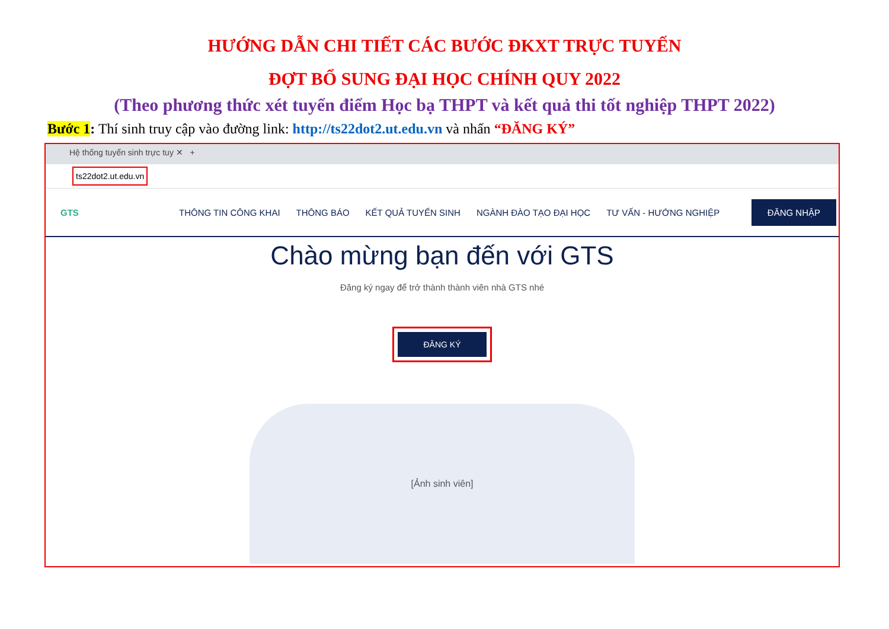HƯỚNG DẪN CHI TIẾT CÁC BƯỚC ĐKXT TRỰC TUYẾN
ĐỢT BỔ SUNG ĐẠI HỌC CHÍNH QUY 2022
(Theo phương thức xét tuyển điểm Học bạ THPT và kết quả thi tốt nghiệp THPT 2022)
Bước 1: Thí sinh truy cập vào đường link: http://ts22dot2.ut.edu.vn và nhấn “ĐĂNG KÝ”
Hệ thống tuyển sinh trực tuy ✕ +
ts22dot2.ut.edu.vn
GTS THÔNG TIN CÔNG KHAI THÔNG BÁO KẾT QUẢ TUYỂN SINH NGÀNH ĐÀO TẠO ĐẠI HỌC TƯ VẤN - HƯỚNG NGHIỆP
ĐĂNG NHẬP
Chào mừng bạn đến với GTS
Đăng ký ngay để trở thành thành viên nhà GTS nhé
ĐĂNG KÝ
[Ảnh sinh viên]